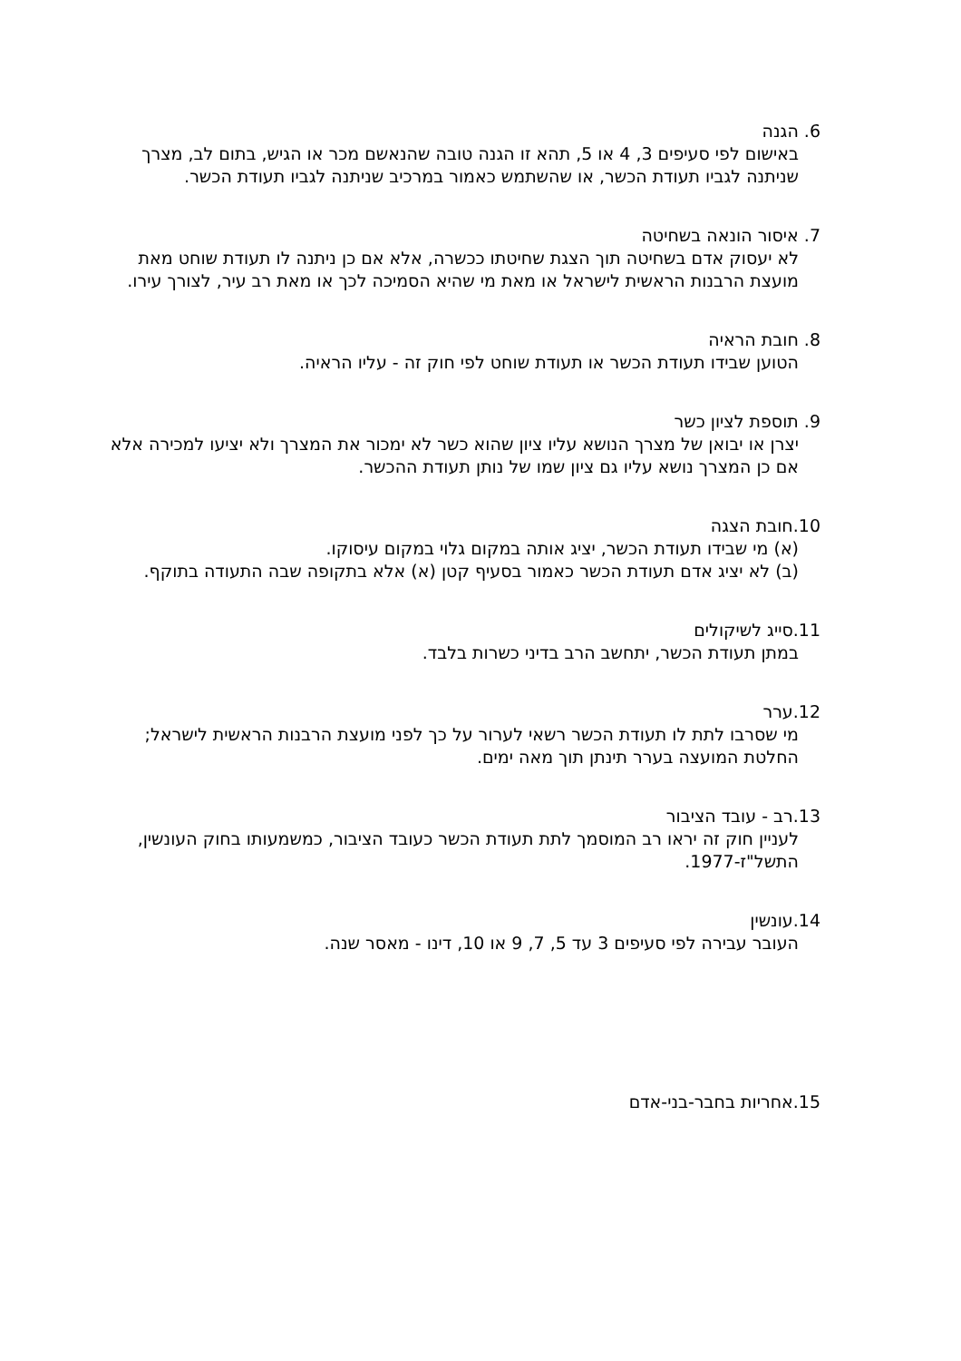6. הגנה
באישום לפי סעיפים 3, 4 או 5, תהא זו הגנה טובה שהנאשם מכר או הגיש, בתום לב, מצרך שניתנה לגביו תעודת הכשר, או שהשתמש כאמור במרכיב שניתנה לגביו תעודת הכשר.
7. איסור הונאה בשחיטה
לא יעסוק אדם בשחיטה תוך הצגת שחיטתו ככשרה, אלא אם כן ניתנה לו תעודת שוחט מאת מועצת הרבנות הראשית לישראל או מאת מי שהיא הסמיכה לכך או מאת רב עיר, לצורך עירו.
8. חובת הראיה
הטוען שבידו תעודת הכשר או תעודת שוחט לפי חוק זה - עליו הראיה.
9. תוספת לציון כשר
יצרן או יבואן של מצרך הנושא עליו ציון שהוא כשר לא ימכור את המצרך ולא יציעו למכירה אלא אם כן המצרך נושא עליו גם ציון שמו של נותן תעודת ההכשר.
10.חובת הצגה
(א) מי שבידו תעודת הכשר, יציג אותה במקום גלוי במקום עיסוקו.
(ב) לא יציג אדם תעודת הכשר כאמור בסעיף קטן (א) אלא בתקופה שבה התעודה בתוקף.
11.סייג לשיקולים
במתן תעודת הכשר, יתחשב הרב בדיני כשרות בלבד.
12.ערר
מי שסרבו לתת לו תעודת הכשר רשאי לערור על כך לפני מועצת הרבנות הראשית לישראל; החלטת המועצה בערר תינתן תוך מאה ימים.
13.רב - עובד הציבור
לעניין חוק זה יראו רב המוסמך לתת תעודת הכשר כעובד הציבור, כמשמעותו בחוק העונשין, התשל"ז-1977.
14.עונשין
העובר עבירה לפי סעיפים 3 עד 5, 7, 9 או 10, דינו - מאסר שנה.
15.אחריות בחבר-בני-אדם